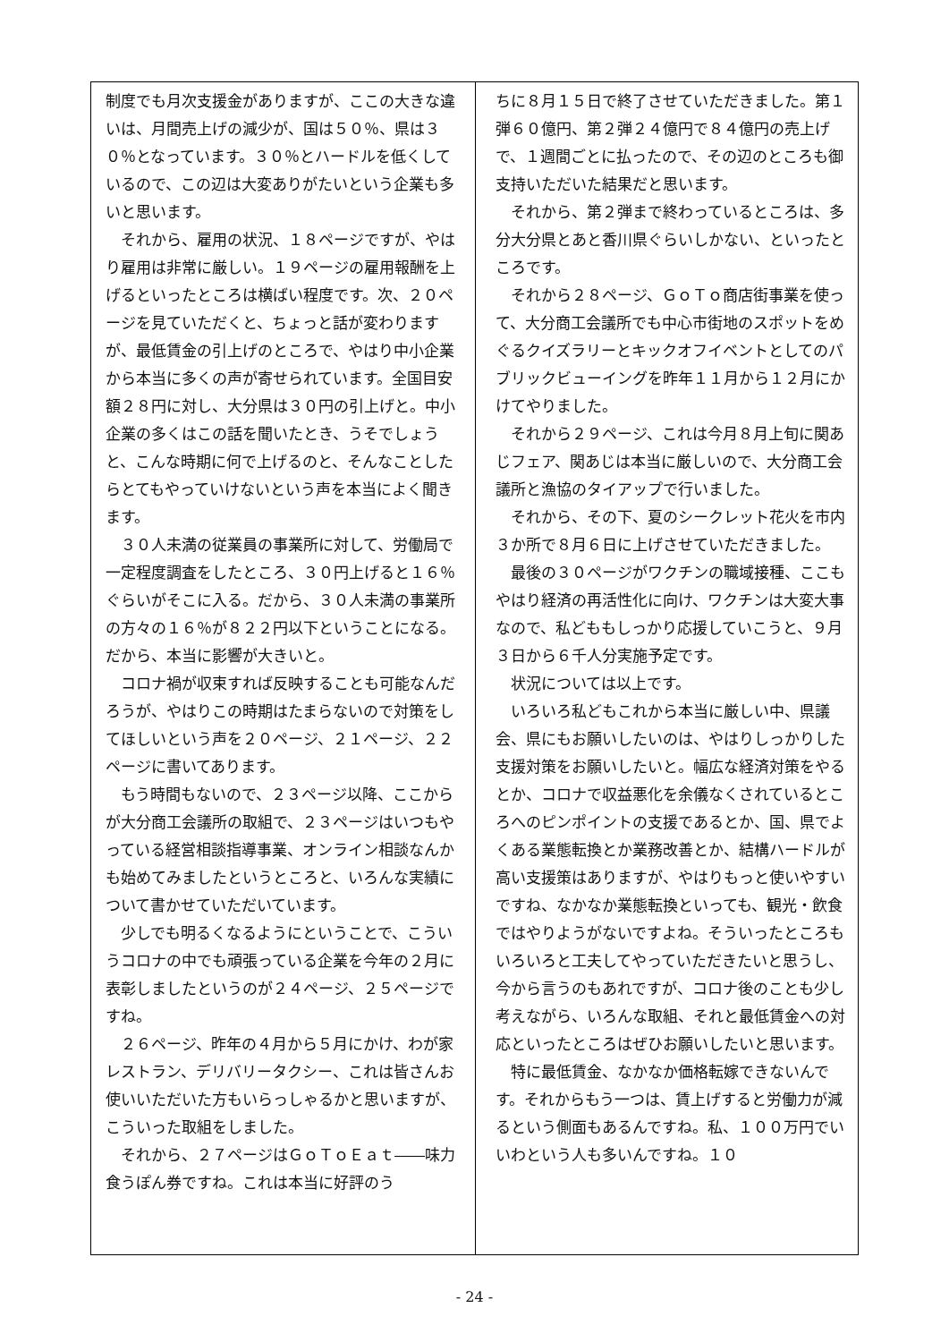制度でも月次支援金がありますが、ここの大きな違いは、月間売上げの減少が、国は５０％、県は３０％となっています。３０％とハードルを低くしているので、この辺は大変ありがたいという企業も多いと思います。
それから、雇用の状況、１８ページですが、やはり雇用は非常に厳しい。１９ページの雇用報酬を上げるといったところは横ばい程度です。次、２０ページを見ていただくと、ちょっと話が変わりますが、最低賃金の引上げのところで、やはり中小企業から本当に多くの声が寄せられています。全国目安額２８円に対し、大分県は３０円の引上げと。中小企業の多くはこの話を聞いたとき、うそでしょうと、こんな時期に何で上げるのと、そんなことしたらとてもやっていけないという声を本当によく聞きます。
３０人未満の従業員の事業所に対して、労働局で一定程度調査をしたところ、３０円上げると１６％ぐらいがそこに入る。だから、３０人未満の事業所の方々の１６％が８２２円以下ということになる。だから、本当に影響が大きいと。
コロナ禍が収束すれば反映することも可能なんだろうが、やはりこの時期はたまらないので対策をしてほしいという声を２０ページ、２１ページ、２２ページに書いてあります。
もう時間もないので、２３ページ以降、ここからが大分商工会議所の取組で、２３ページはいつもやっている経営相談指導事業、オンライン相談なんかも始めてみましたというところと、いろんな実績について書かせていただいています。
少しでも明るくなるようにということで、こういうコロナの中でも頑張っている企業を今年の２月に表彰しましたというのが２４ページ、２５ページですね。
２６ページ、昨年の４月から５月にかけ、わが家レストラン、デリバリータクシー、これは皆さんお使いいただいた方もいらっしゃるかと思いますが、こういった取組をしました。
それから、２７ページはＧｏＴｏＥａｔ――味力食うぽん券ですね。これは本当に好評のう
ちに８月１５日で終了させていただきました。第１弾６０億円、第２弾２４億円で８４億円の売上げで、１週間ごとに払ったので、その辺のところも御支持いただいた結果だと思います。
それから、第２弾まで終わっているところは、多分大分県とあと香川県ぐらいしかない、といったところです。
それから２８ページ、ＧｏＴｏ商店街事業を使って、大分商工会議所でも中心市街地のスポットをめぐるクイズラリーとキックオフイベントとしてのパブリックビューイングを昨年１１月から１２月にかけてやりました。
それから２９ページ、これは今月８月上旬に関あじフェア、関あじは本当に厳しいので、大分商工会議所と漁協のタイアップで行いました。
それから、その下、夏のシークレット花火を市内３か所で８月６日に上げさせていただきました。
最後の３０ページがワクチンの職域接種、ここもやはり経済の再活性化に向け、ワクチンは大変大事なので、私どももしっかり応援していこうと、９月３日から６千人分実施予定です。
状況については以上です。
いろいろ私どもこれから本当に厳しい中、県議会、県にもお願いしたいのは、やはりしっかりした支援対策をお願いしたいと。幅広な経済対策をやるとか、コロナで収益悪化を余儀なくされているところへのピンポイントの支援であるとか、国、県でよくある業態転換とか業務改善とか、結構ハードルが高い支援策はありますが、やはりもっと使いやすいですね、なかなか業態転換といっても、観光・飲食ではやりようがないですよね。そういったところもいろいろと工夫してやっていただきたいと思うし、今から言うのもあれですが、コロナ後のことも少し考えながら、いろんな取組、それと最低賃金への対応といったところはぜひお願いしたいと思います。
特に最低賃金、なかなか価格転嫁できないんです。それからもう一つは、賃上げすると労働力が減るという側面もあるんですね。私、１００万円でいいわという人も多いんですね。１０
- 24 -